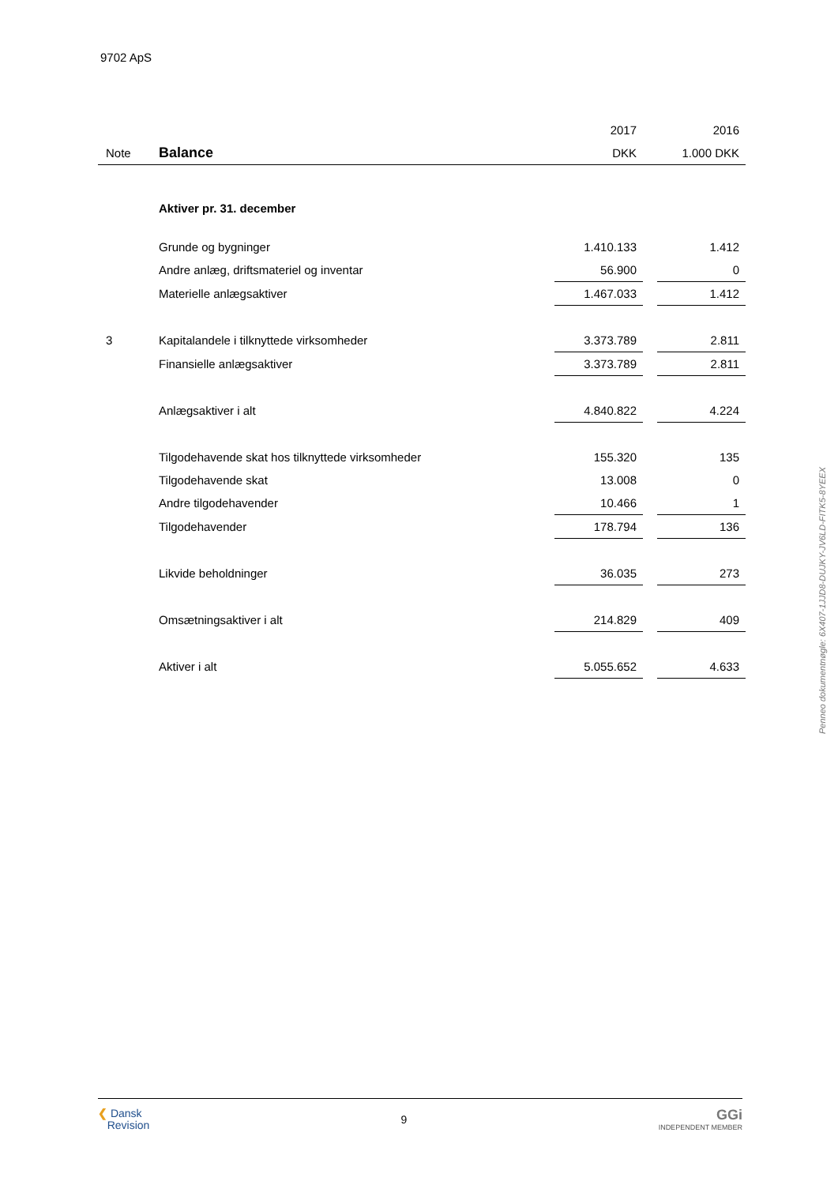9702 ApS
| | | 2017 | | 2016 |
| Note | Balance | DKK | | 1.000 DKK |
| | Aktiver pr. 31. december | | | |
| | Grunde og bygninger | 1.410.133 | | 1.412 |
| | Andre anlæg, driftsmateriel og inventar | 56.900 | | 0 |
| | Materielle anlægsaktiver | 1.467.033 | | 1.412 |
| 3 | Kapitalandele i tilknyttede virksomheder | 3.373.789 | | 2.811 |
| | Finansielle anlægsaktiver | 3.373.789 | | 2.811 |
| | Anlægsaktiver i alt | 4.840.822 | | 4.224 |
| | Tilgodehavende skat hos tilknyttede virksomheder | 155.320 | | 135 |
| | Tilgodehavende skat | 13.008 | | 0 |
| | Andre tilgodehavender | 10.466 | | 1 |
| | Tilgodehavender | 178.794 | | 136 |
| | Likvide beholdninger | 36.035 | | 273 |
| | Omsætningsaktiver i alt | 214.829 | | 409 |
| | Aktiver i alt | 5.055.652 | | 4.633 |
Penneo dokumentnøgle: 6X407-1JJD8-DUJKY-JV6LD-FITK5-8YEEX
❮ Dansk
Revision
9
GGi
INDEPENDENT MEMBER